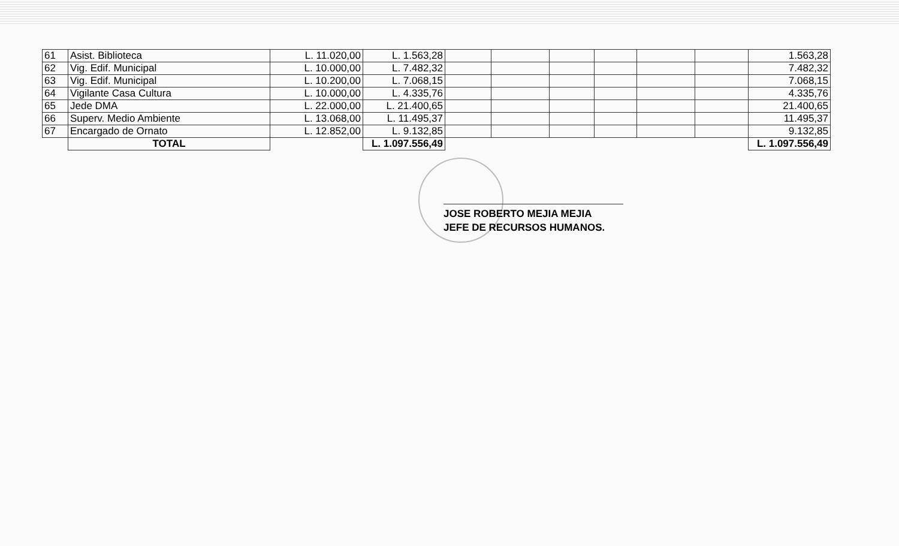| 61 | Asist. Biblioteca | L. 11.020,00 | L. 1.563,28 | | | | | | | 1.563,28 |
| 62 | Vig. Edif. Municipal | L. 10.000,00 | L. 7.482,32 | | | | | | | 7.482,32 |
| 63 | Vig. Edif. Municipal | L. 10.200,00 | L. 7.068,15 | | | | | | | 7.068,15 |
| 64 | Vigilante Casa Cultura | L. 10.000,00 | L. 4.335,76 | | | | | | | 4.335,76 |
| 65 | Jede DMA | L. 22.000,00 | L. 21.400,65 | | | | | | | 21.400,65 |
| 66 | Superv. Medio Ambiente | L. 13.068,00 | L. 11.495,37 | | | | | | | 11.495,37 |
| 67 | Encargado de Ornato | L. 12.852,00 | L. 9.132,85 | | | | | | | 9.132,85 |
| | TOTAL | | L. 1.097.556,49 | | | | | | | L. 1.097.556,49 |
JOSE ROBERTO MEJIA MEJIA
JEFE DE RECURSOS HUMANOS.